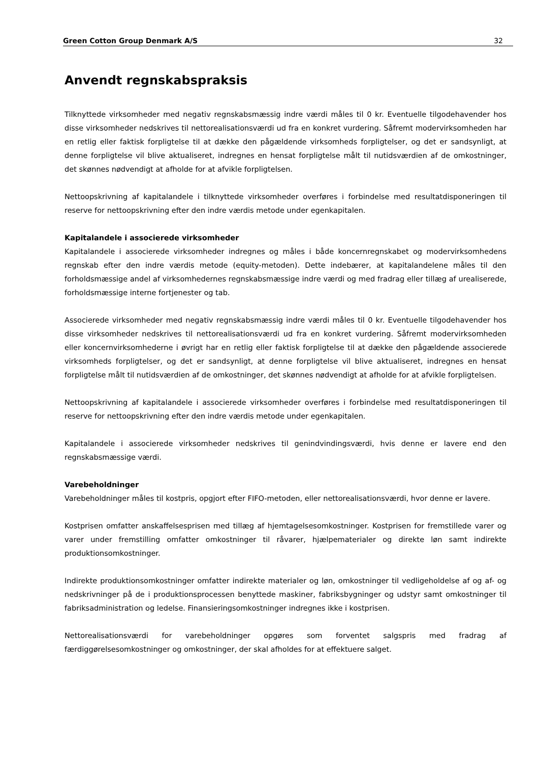Green Cotton Group Denmark A/S 32
Anvendt regnskabspraksis
Tilknyttede virksomheder med negativ regnskabsmæssig indre værdi måles til 0 kr. Eventuelle tilgodehavender hos disse virksomheder nedskrives til nettorealisationsværdi ud fra en konkret vurdering. Såfremt modervirksomheden har en retlig eller faktisk forpligtelse til at dække den pågældende virksomheds forpligtelser, og det er sandsynligt, at denne forpligtelse vil blive aktualiseret, indregnes en hensat forpligtelse målt til nutidsværdien af de omkostninger, det skønnes nødvendigt at afholde for at afvikle forpligtelsen.
Nettoopskrivning af kapitalandele i tilknyttede virksomheder overføres i forbindelse med resultatdisponeringen til reserve for nettoopskrivning efter den indre værdis metode under egenkapitalen.
Kapitalandele i associerede virksomheder
Kapitalandele i associerede virksomheder indregnes og måles i både koncernregnskabet og modervirksomhedens regnskab efter den indre værdis metode (equity-metoden). Dette indebærer, at kapitalandelene måles til den forholdsmæssige andel af virksomhedernes regnskabsmæssige indre værdi og med fradrag eller tillæg af urealiserede, forholdsmæssige interne fortjenester og tab.
Associerede virksomheder med negativ regnskabsmæssig indre værdi måles til 0 kr. Eventuelle tilgodehavender hos disse virksomheder nedskrives til nettorealisationsværdi ud fra en konkret vurdering. Såfremt modervirksomheden eller koncernvirksomhederne i øvrigt har en retlig eller faktisk forpligtelse til at dække den pågældende associerede virksomheds forpligtelser, og det er sandsynligt, at denne forpligtelse vil blive aktualiseret, indregnes en hensat forpligtelse målt til nutidsværdien af de omkostninger, det skønnes nødvendigt at afholde for at afvikle forpligtelsen.
Nettoopskrivning af kapitalandele i associerede virksomheder overføres i forbindelse med resultatdisponeringen til reserve for nettoopskrivning efter den indre værdis metode under egenkapitalen.
Kapitalandele i associerede virksomheder nedskrives til genindvindingsværdi, hvis denne er lavere end den regnskabsmæssige værdi.
Varebeholdninger
Varebeholdninger måles til kostpris, opgjort efter FIFO-metoden, eller nettorealisationsværdi, hvor denne er lavere.
Kostprisen omfatter anskaffelsesprisen med tillæg af hjemtagelsesomkostninger. Kostprisen for fremstillede varer og varer under fremstilling omfatter omkostninger til råvarer, hjælpematerialer og direkte løn samt indirekte produktionsomkostninger.
Indirekte produktionsomkostninger omfatter indirekte materialer og løn, omkostninger til vedligeholdelse af og af- og nedskrivninger på de i produktionsprocessen benyttede maskiner, fabriksbygninger og udstyr samt omkostninger til fabriksadministration og ledelse. Finansieringsomkostninger indregnes ikke i kostprisen.
Nettorealisationsværdi for varebeholdninger opgøres som forventet salgspris med fradrag af færdiggørelsesomkostninger og omkostninger, der skal afholdes for at effektuere salget.